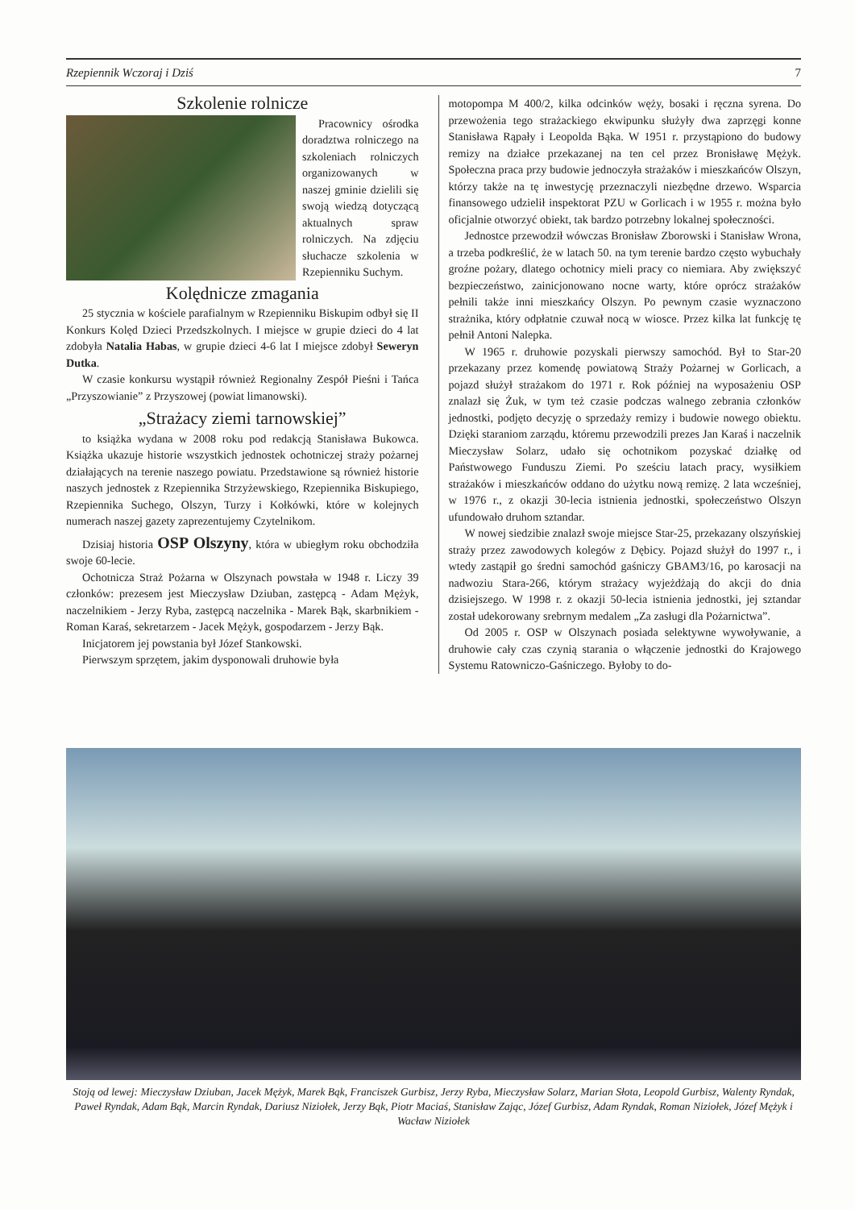Rzepiennik Wczoraj i Dziś 7
Szkolenie rolnicze
Pracownicy ośrodka doradztwa rolniczego na szkoleniach rolniczych organizowanych w naszej gminie dzielili się swoją wiedzą dotyczącą aktualnych spraw rolniczych. Na zdjęciu słuchacze szkolenia w Rzepienniku Suchym.
Kolędnicze zmagania
25 stycznia w kościele parafialnym w Rzepienniku Biskupim odbył się II Konkurs Kolęd Dzieci Przedszkolnych. I miejsce w grupie dzieci do 4 lat zdobyła Natalia Habas, w grupie dzieci 4-6 lat I miejsce zdobył Seweryn Dutka.
W czasie konkursu wystąpił również Regionalny Zespół Pieśni i Tańca „Przyszowianie” z Przyszowej (powiat limanowski).
„Strażacy ziemi tarnowskiej”
to książka wydana w 2008 roku pod redakcją Stanisława Bukowca. Książka ukazuje historie wszystkich jednostek ochotniczej straży pożarnej działających na terenie naszego powiatu. Przedstawione są również historie naszych jednostek z Rzepiennika Strzyżewskiego, Rzepiennika Biskupiego, Rzepiennika Suchego, Olszyn, Turzy i Kołkówki, które w kolejnych numerach naszej gazety zaprezentujemy Czytelnikom.
Dzisiaj historia OSP Olszyny, która w ubiegłym roku obchodziła swoje 60-lecie.
Ochotnicza Straż Pożarna w Olszynach powstała w 1948 r. Liczy 39 członków: prezesem jest Mieczysław Dziuban, zastępcą - Adam Mężyk, naczelnikiem - Jerzy Ryba, zastępcą naczelnika - Marek Bąk, skarbnikiem - Roman Karaś, sekretarzem - Jacek Mężyk, gospodarzem - Jerzy Bąk.
Inicjatorem jej powstania był Józef Stankowski.
Pierwszym sprzętem, jakim dysponowali druhowie była
motopompa M 400/2, kilka odcinków węży, bosaki i ręczna syrena. Do przewożenia tego strażackiego ekwipunku służyły dwa zaprzęgi konne Stanisława Rąpały i Leopolda Bąka. W 1951 r. przystąpiono do budowy remizy na działce przekazanej na ten cel przez Bronisławę Mężyk. Społeczna praca przy budowie jednoczyła strażaków i mieszkańców Olszyn, którzy także na tę inwestycję przeznaczyli niezbędne drzewo. Wsparcia finansowego udzielił inspektorat PZU w Gorlicach i w 1955 r. można było oficjalnie otworzyć obiekt, tak bardzo potrzebny lokalnej społeczności.
Jednostce przewodził wówczas Bronisław Zborowski i Stanisław Wrona, a trzeba podkreślić, że w latach 50. na tym terenie bardzo często wybuchały groźne pożary, dlatego ochotnicy mieli pracy co niemiara. Aby zwiększyć bezpieczeństwo, zainicjonowano nocne warty, które oprócz strażaków pełnili także inni mieszkańcy Olszyn. Po pewnym czasie wyznaczono strażnika, który odpłatnie czuwał nocą w wiosce. Przez kilka lat funkcję tę pełnił Antoni Nalepka.
W 1965 r. druhowie pozyskali pierwszy samochód. Był to Star-20 przekazany przez komendę powiatową Straży Pożarnej w Gorlicach, a pojazd służył strażakom do 1971 r. Rok później na wyposażeniu OSP znalazł się Żuk, w tym też czasie podczas walnego zebrania członków jednostki, podjęto decyzję o sprzedaży remizy i budowie nowego obiektu. Dzięki staraniom zarządu, któremu przewodzili prezes Jan Karaś i naczelnik Mieczysław Solarz, udało się ochotnikom pozyskać działkę od Państwowego Funduszu Ziemi. Po sześciu latach pracy, wysiłkiem strażaków i mieszkańców oddano do użytku nową remizę. 2 lata wcześniej, w 1976 r., z okazji 30-lecia istnienia jednostki, społeczeństwo Olszyn ufundowało druhom sztandar.
W nowej siedzibie znalazł swoje miejsce Star-25, przekazany olszyńskiej straży przez zawodowych kolegów z Dębicy. Pojazd służył do 1997 r., i wtedy zastąpił go średni samochód gaśniczy GBAM3/16, po karosacji na nadwoziu Stara-266, którym strażacy wyjeżdżają do akcji do dnia dzisiejszego. W 1998 r. z okazji 50-lecia istnienia jednostki, jej sztandar został udekorowany srebrnym medalem „Za zasługi dla Pożarnictwa”.
Od 2005 r. OSP w Olszynach posiada selektywne wywoływanie, a druhowie cały czas czynią starania o włączenie jednostki do Krajowego Systemu Ratowniczo-Gaśniczego. Byłoby to do-
Stoją od lewej: Mieczysław Dziuban, Jacek Mężyk, Marek Bąk, Franciszek Gurbisz, Jerzy Ryba, Mieczysław Solarz, Marian Słota, Leopold Gurbisz, Walenty Ryndak, Paweł Ryndak, Adam Bąk, Marcin Ryndak, Dariusz Niziołek, Jerzy Bąk, Piotr Maciaś, Stanisław Zając, Józef Gurbisz, Adam Ryndak, Roman Niziołek, Józef Mężyk i Wacław Niziołek